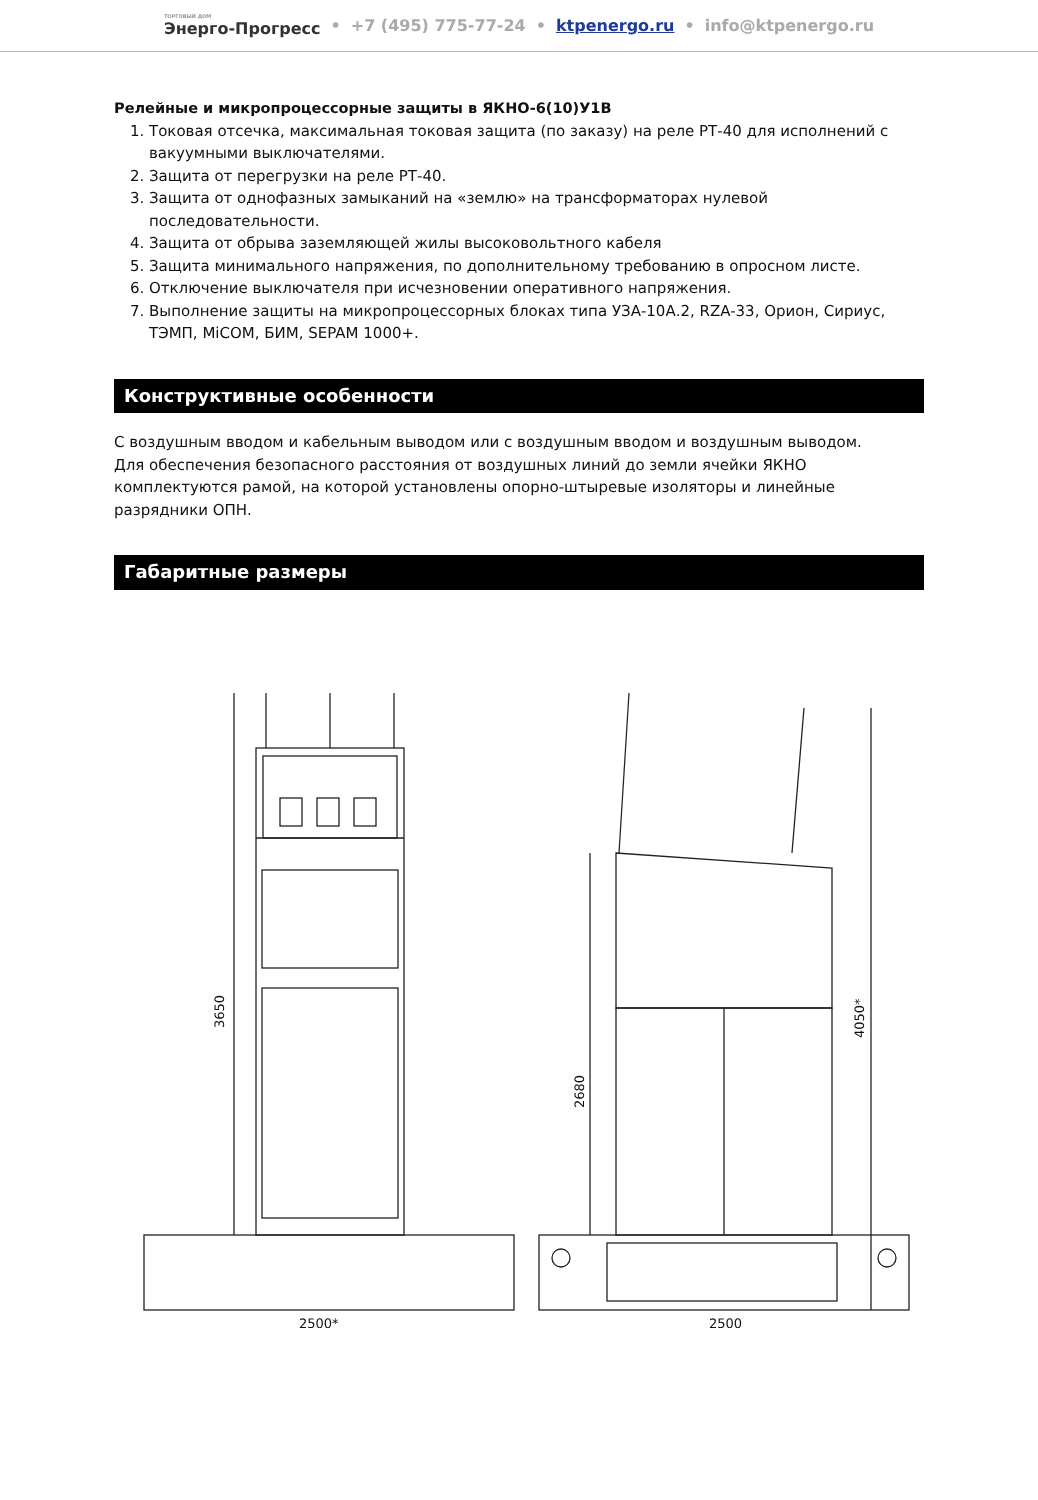ТОРГОВЫЙ ДОМ
Энерго-Прогресс • +7 (495) 775-77-24 • ktpenergo.ru • info@ktpenergo.ru
Релейные и микропроцессорные защиты в ЯКНО-6(10)У1В
1. Токовая отсечка, максимальная токовая защита (по заказу) на реле РТ-40 для исполнений с вакуумными выключателями.
2. Защита от перегрузки на реле РТ-40.
3. Защита от однофазных замыканий на «землю» на трансформаторах нулевой последовательности.
4. Защита от обрыва заземляющей жилы высоковольтного кабеля
5. Защита минимального напряжения, по дополнительному требованию в опросном листе.
6. Отключение выключателя при исчезновении оперативного напряжения.
7. Выполнение защиты на микропроцессорных блоках типа УЗА-10А.2, RZA-33, Орион, Сириус, ТЭМП, MiCOM, БИМ, SEPAM 1000+.
Конструктивные особенности
С воздушным вводом и кабельным выводом или с воздушным вводом и воздушным выводом.
Для обеспечения безопасного расстояния от воздушных линий до земли ячейки ЯКНО комплектуются рамой, на которой установлены опорно-штыревые изоляторы и линейные разрядники ОПН.
Габаритные размеры
2500*
3650
2500
2680
4050*